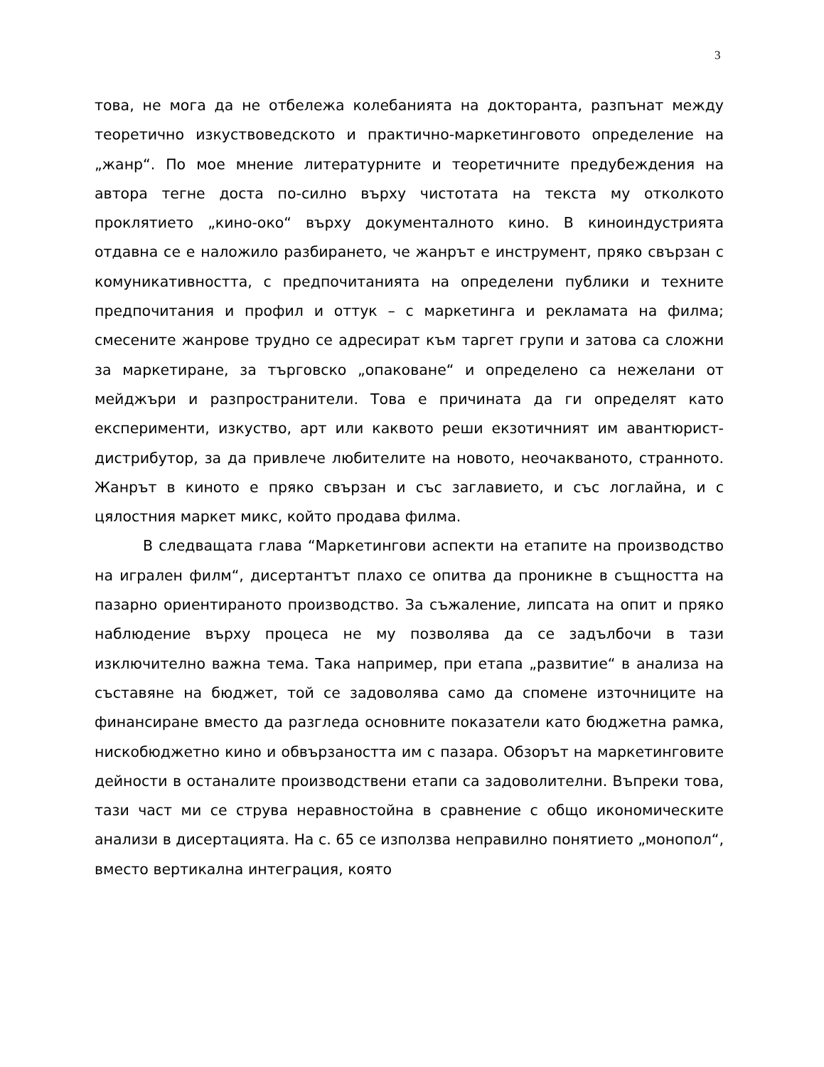3
това, не мога да не отбележа колебанията на докторанта, разпънат между теоретично изкуствоведското и практично-маркетинговото определение на „жанр“. По мое мнение литературните и теоретичните предубеждения на автора тегне доста по-силно върху чистотата на текста му отколкото проклятието „кино-око“ върху документалното кино. В киноиндустрията отдавна се е наложило разбирането, че жанрът е инструмент, пряко свързан с комуникативността, с предпочитанията на определени публики и техните предпочитания и профил и оттук – с маркетинга и рекламата на филма; смесените жанрове трудно се адресират към таргет групи и затова са сложни за маркетиране, за търговско „опаковане“ и определено са нежелани от мейджъри и разпространители. Това е причината да ги определят като експерименти, изкуство, арт или каквото реши екзотичният им авантюрист-дистрибутор, за да привлече любителите на новото, неочакваното, странното. Жанрът в киното е пряко свързан и със заглавието, и със логлайна, и с цялостния маркет микс, който продава филма.
В следващата глава “Маркетингови аспекти на етапите на производство на игрален филм“, дисертантът плахо се опитва да проникне в същността на пазарно ориентираното производство. За съжаление, липсата на опит и пряко наблюдение върху процеса не му позволява да се задълбочи в тази изключително важна тема. Така например, при етапа „развитие“ в анализа на съставяне на бюджет, той се задоволява само да спомене източниците на финансиране вместо да разгледа основните показатели като бюджетна рамка, нискобюджетно кино и обвързаността им с пазара. Обзорът на маркетинговите дейности в останалите производствени етапи са задоволителни. Въпреки това, тази част ми се струва неравностойна в сравнение с общо икономическите анализи в дисертацията. На с. 65 се използва неправилно понятието „монопол“, вместо вертикална интеграция, която